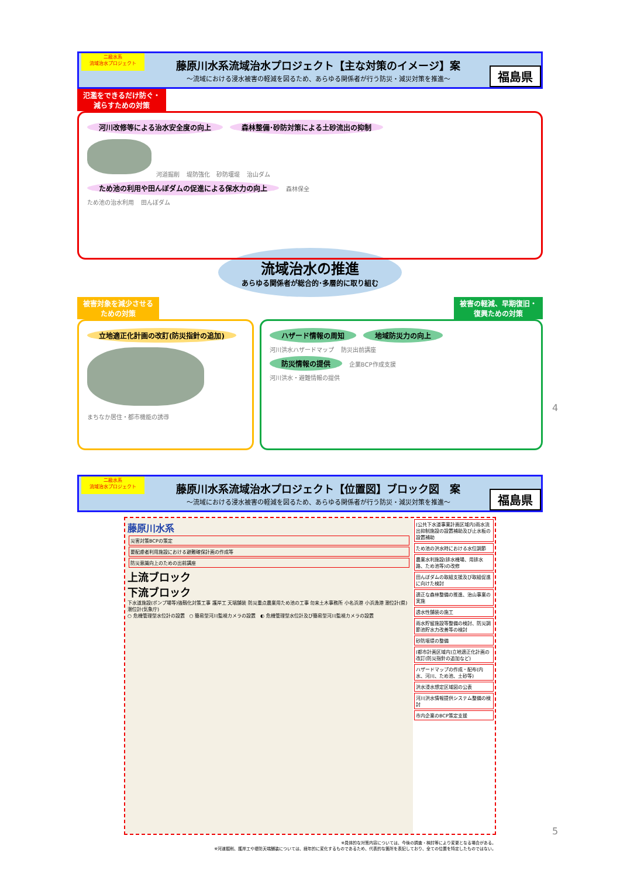二級水系
流域治水プロジェクト
藤原川水系流域治水プロジェクト【主な対策のイメージ】案
～流域における浸水被害の軽減を図るため、あらゆる関係者が行う防災・減災対策を推進～
福島県
氾濫をできるだけ防ぐ・
減らすための対策
河川改修等による治水安全度の向上 森林整備･砂防対策による土砂流出の抑制
河道掘削 堤防強化 砂防堰堤 治山ダム
ため池の利用や田んぼダムの促進による保水力の向上 森林保全
ため池の治水利用 田んぼダム
流域治水の推進
あらゆる関係者が総合的･多層的に取り組む
被害対象を減少させる
ための対策
立地適正化計画の改訂(防災指針の追加)
まちなか居住・都市機能の誘導
被害の軽減、早期復旧・
復興ための対策
ハザード情報の周知 地域防災力の向上
河川洪水ハザードマップ 防災出前講座
防災情報の提供 企業BCP作成支援
河川洪水・避難情報の提供
4
二級水系
流域治水プロジェクト
藤原川水系流域治水プロジェクト【位置図】ブロック図　案
～流域における浸水被害の軽減を図るため、あらゆる関係者が行う防災・減災対策を推進～
福島県
藤原川水系
災害対策BCPの策定
要配慮者利用施設における避難確保計画の作成等
防災意識向上のための出前講座
上流ブロック
下流ブロック
下水道施設(ポンプ場等)強靱化対策工事 護岸工 天端舗装 防災重点農業用ため池の工事 勿来土木事務所 小名浜港 小浜漁港 潮位計(県) 潮位計(気象庁)
○ 危機管理型水位計の設置　○ 簡易型河川監視カメラの設置　◐ 危機管理型水位計及び簡易型河川監視カメラの設置
(公共下水道事業計画区域内)雨水流出抑制施設の設置補助及び止水板の設置補助
ため池の洪水時における水位調節
農業水利施設(排水機場、用排水路、ため池等)の改修
田んぼダムの取組支援及び取組促進に向けた検討
適正な森林整備の推進、治山事業の実施
透水性舗装の施工
雨水貯留施設等整備の検討、防災調節池貯水力改善等の検討
砂防堰堤の整備
(都市計画区域内)立地適正化計画の改訂(防災指針の追加など)
ハザードマップの作成・配布(内水、河川、ため池、土砂等)
洪水浸水想定区域図の公表
河川洪水情報提供システム整備の検討
市内企業のBCP策定支援
※具体的な対策内容については、今後の調査・検討等により変更となる場合がある。
※河道掘削、護岸工や堤防天端舗装については、経年的に変化するものであるため、代表的な箇所を表記しており、全ての位置を特定したものではない。
5